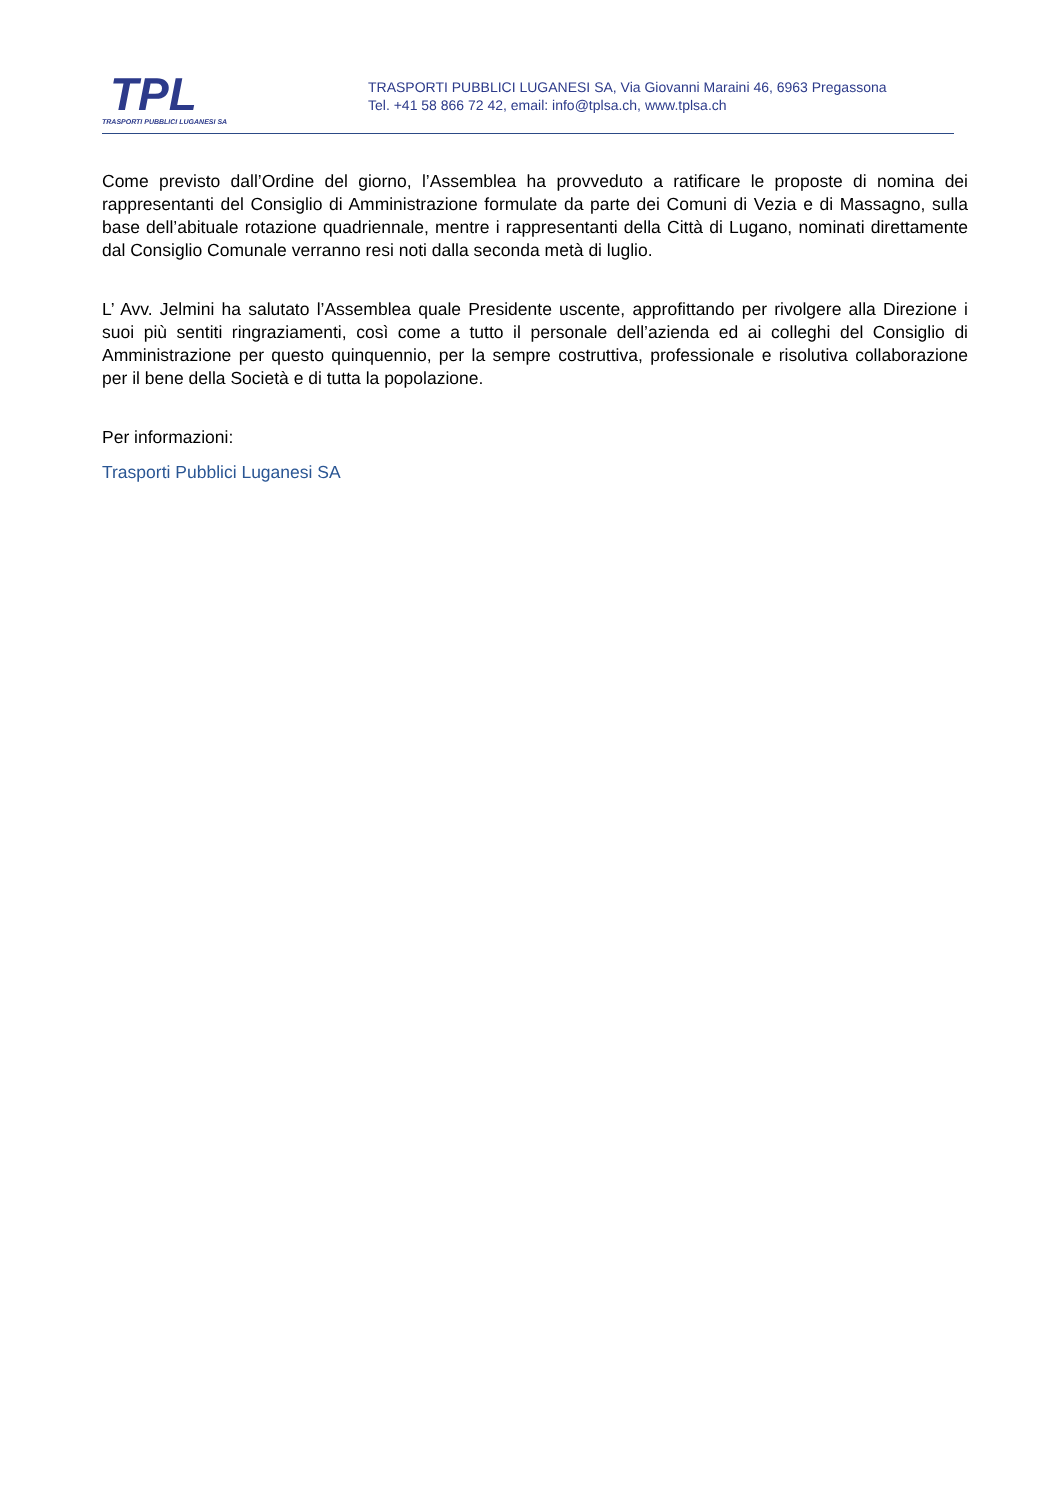TPL
TRASPORTI PUBBLICI LUGANESI SA
TRASPORTI PUBBLICI LUGANESI SA, Via Giovanni Maraini 46, 6963 Pregassona
Tel. +41 58 866 72 42, email: info@tplsa.ch, www.tplsa.ch
Come previsto dall’Ordine del giorno, l’Assemblea ha provveduto a ratificare le proposte di nomina dei rappresentanti del Consiglio di Amministrazione formulate da parte dei Comuni di Vezia e di Massagno, sulla base dell’abituale rotazione quadriennale, mentre i rappresentanti della Città di Lugano, nominati direttamente dal Consiglio Comunale verranno resi noti dalla seconda metà di luglio.
L’ Avv. Jelmini ha salutato l’Assemblea quale Presidente uscente, approfittando per rivolgere alla Direzione i suoi più sentiti ringraziamenti, così come a tutto il personale dell’azienda ed ai colleghi del Consiglio di Amministrazione per questo quinquennio, per la sempre costruttiva, professionale e risolutiva collaborazione per il bene della Società e di tutta la popolazione.
Per informazioni:
Trasporti Pubblici Luganesi SA